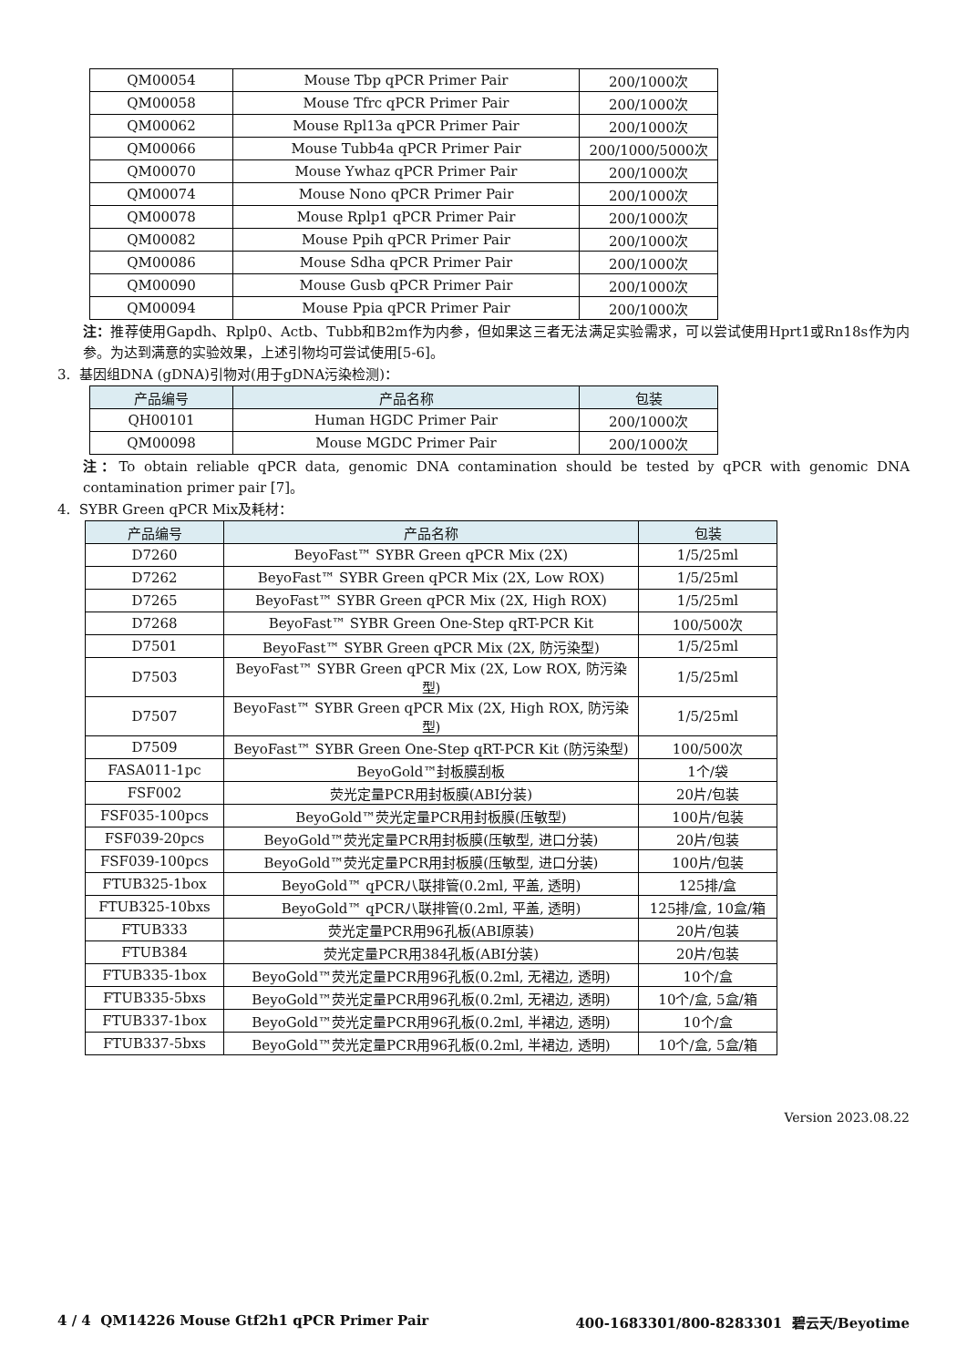| QM00054 | Mouse Tbp qPCR Primer Pair | 200/1000次 |
| QM00058 | Mouse Tfrc qPCR Primer Pair | 200/1000次 |
| QM00062 | Mouse Rpl13a qPCR Primer Pair | 200/1000次 |
| QM00066 | Mouse Tubb4a qPCR Primer Pair | 200/1000/5000次 |
| QM00070 | Mouse Ywhaz qPCR Primer Pair | 200/1000次 |
| QM00074 | Mouse Nono qPCR Primer Pair | 200/1000次 |
| QM00078 | Mouse Rplp1 qPCR Primer Pair | 200/1000次 |
| QM00082 | Mouse Ppih qPCR Primer Pair | 200/1000次 |
| QM00086 | Mouse Sdha qPCR Primer Pair | 200/1000次 |
| QM00090 | Mouse Gusb qPCR Primer Pair | 200/1000次 |
| QM00094 | Mouse Ppia qPCR Primer Pair | 200/1000次 |
注：推荐使用Gapdh、Rplp0、Actb、Tubb和B2m作为内参，但如果这三者无法满足实验需求，可以尝试使用Hprt1或Rn18s作为内参。为达到满意的实验效果，上述引物均可尝试使用[5-6]。
3. 基因组DNA (gDNA)引物对(用于gDNA污染检测)：
| 产品编号 | 产品名称 | 包装 |
| --- | --- | --- |
| QH00101 | Human HGDC Primer Pair | 200/1000次 |
| QM00098 | Mouse MGDC Primer Pair | 200/1000次 |
注：To obtain reliable qPCR data, genomic DNA contamination should be tested by qPCR with genomic DNA contamination primer pair [7]。
4. SYBR Green qPCR Mix及耗材：
| 产品编号 | 产品名称 | 包装 |
| --- | --- | --- |
| D7260 | BeyoFast™ SYBR Green qPCR Mix (2X) | 1/5/25ml |
| D7262 | BeyoFast™ SYBR Green qPCR Mix (2X, Low ROX) | 1/5/25ml |
| D7265 | BeyoFast™ SYBR Green qPCR Mix (2X, High ROX) | 1/5/25ml |
| D7268 | BeyoFast™ SYBR Green One-Step qRT-PCR Kit | 100/500次 |
| D7501 | BeyoFast™ SYBR Green qPCR Mix (2X, 防污染型) | 1/5/25ml |
| D7503 | BeyoFast™ SYBR Green qPCR Mix (2X, Low ROX, 防污染型) | 1/5/25ml |
| D7507 | BeyoFast™ SYBR Green qPCR Mix (2X, High ROX, 防污染型) | 1/5/25ml |
| D7509 | BeyoFast™ SYBR Green One-Step qRT-PCR Kit (防污染型) | 100/500次 |
| FASA011-1pc | BeyoGold™封板膜刮板 | 1个/袋 |
| FSF002 | 荧光定量PCR用封板膜(ABI分装) | 20片/包装 |
| FSF035-100pcs | BeyoGold™荧光定量PCR用封板膜(压敏型) | 100片/包装 |
| FSF039-20pcs | BeyoGold™荧光定量PCR用封板膜(压敏型, 进口分装) | 20片/包装 |
| FSF039-100pcs | BeyoGold™荧光定量PCR用封板膜(压敏型, 进口分装) | 100片/包装 |
| FTUB325-1box | BeyoGold™ qPCR八联排管(0.2ml, 平盖, 透明) | 125排/盒 |
| FTUB325-10bxs | BeyoGold™ qPCR八联排管(0.2ml, 平盖, 透明) | 125排/盒, 10盒/箱 |
| FTUB333 | 荧光定量PCR用96孔板(ABI原装) | 20片/包装 |
| FTUB384 | 荧光定量PCR用384孔板(ABI分装) | 20片/包装 |
| FTUB335-1box | BeyoGold™荧光定量PCR用96孔板(0.2ml, 无裙边, 透明) | 10个/盒 |
| FTUB335-5bxs | BeyoGold™荧光定量PCR用96孔板(0.2ml, 无裙边, 透明) | 10个/盒, 5盒/箱 |
| FTUB337-1box | BeyoGold™荧光定量PCR用96孔板(0.2ml, 半裙边, 透明) | 10个/盒 |
| FTUB337-5bxs | BeyoGold™荧光定量PCR用96孔板(0.2ml, 半裙边, 透明) | 10个/盒, 5盒/箱 |
Version 2023.08.22
4 / 4 QM14226 Mouse Gtf2h1 qPCR Primer Pair 400-1683301/800-8283301 碧云天/Beyotime